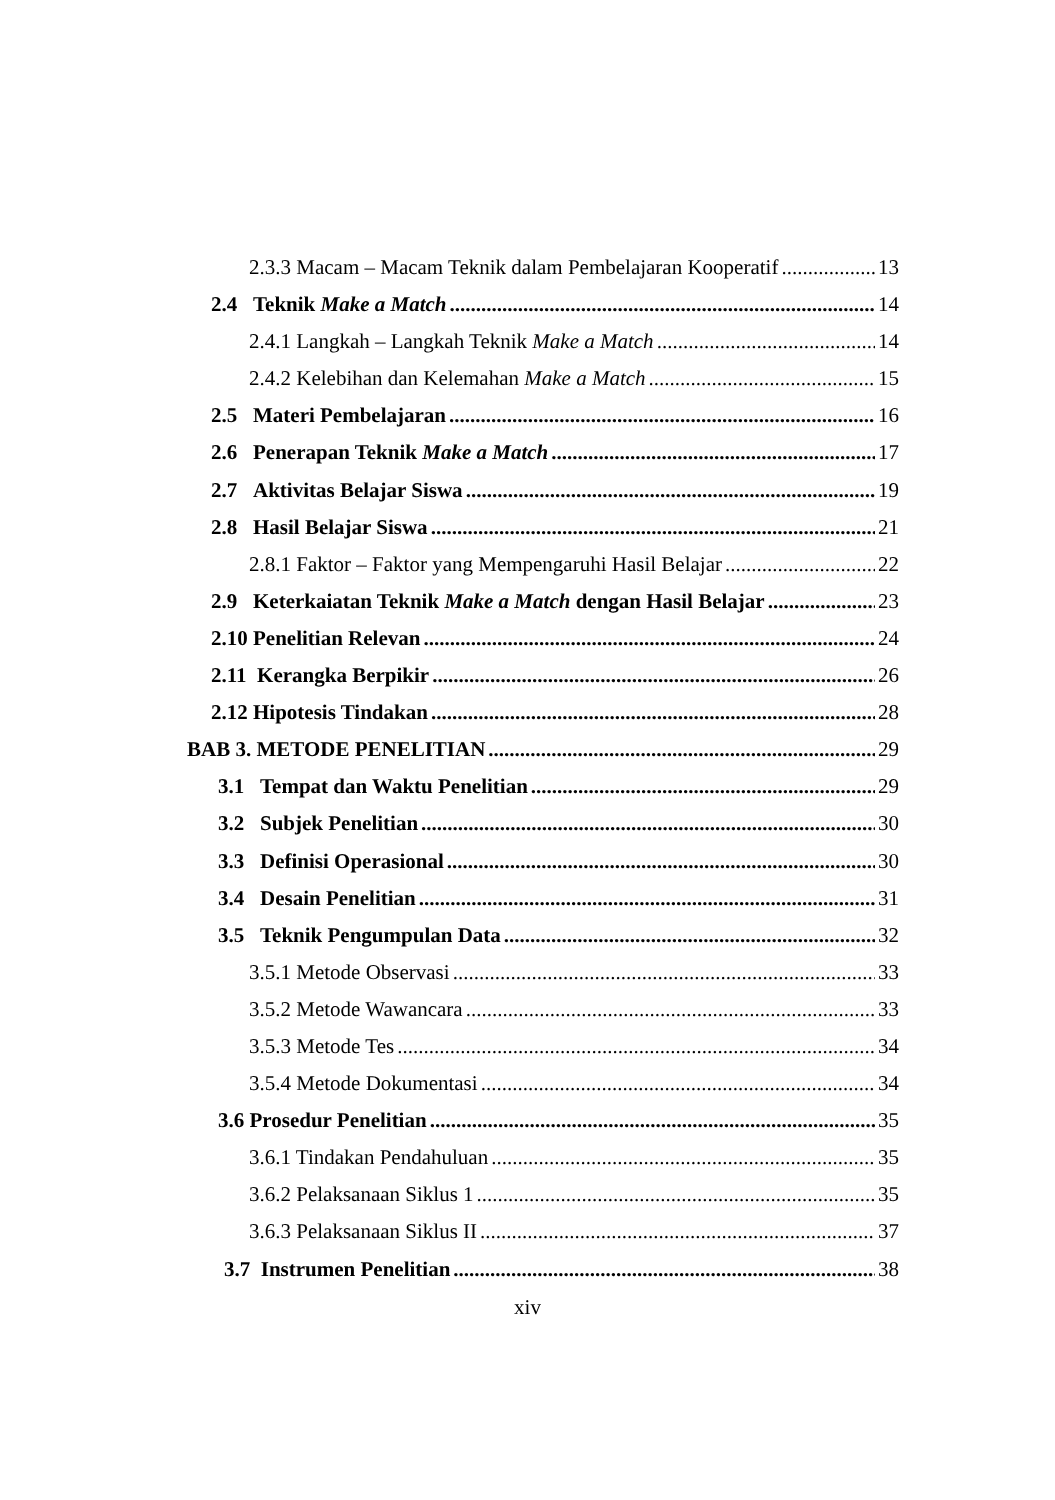2.3.3 Macam – Macam Teknik dalam Pembelajaran Kooperatif 13
2.4 Teknik Make a Match 14
2.4.1 Langkah – Langkah Teknik Make a Match 14
2.4.2 Kelebihan dan Kelemahan Make a Match 15
2.5 Materi Pembelajaran 16
2.6 Penerapan Teknik Make a Match 17
2.7 Aktivitas Belajar Siswa 19
2.8 Hasil Belajar Siswa 21
2.8.1 Faktor – Faktor yang Mempengaruhi Hasil Belajar 22
2.9 Keterkaiatan Teknik Make a Match dengan Hasil Belajar 23
2.10 Penelitian Relevan 24
2.11 Kerangka Berpikir 26
2.12 Hipotesis Tindakan 28
BAB 3. METODE PENELITIAN 29
3.1 Tempat dan Waktu Penelitian 29
3.2 Subjek Penelitian 30
3.3 Definisi Operasional 30
3.4 Desain Penelitian 31
3.5 Teknik Pengumpulan Data 32
3.5.1 Metode Observasi 33
3.5.2 Metode Wawancara 33
3.5.3 Metode Tes 34
3.5.4 Metode Dokumentasi 34
3.6 Prosedur Penelitian 35
3.6.1 Tindakan Pendahuluan 35
3.6.2 Pelaksanaan Siklus 1 35
3.6.3 Pelaksanaan Siklus II 37
3.7 Instrumen Penelitian 38
xiv